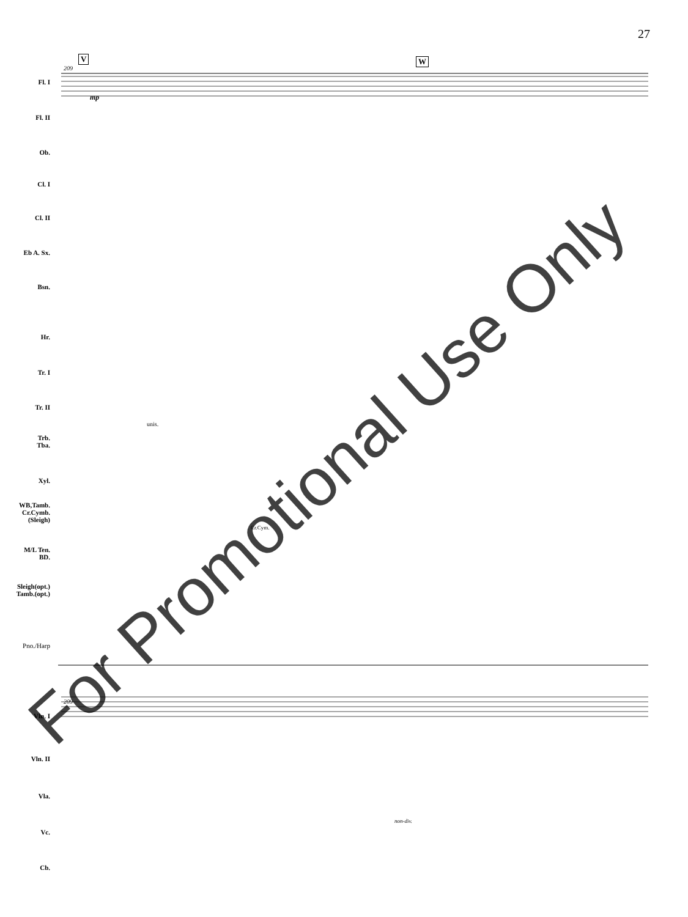27
For Promotional Use Only
Fl. I
Fl. II
Ob.
Cl. I
Cl. II
Eb A. Sx.
Bsn.
Hr.
Tr. I
Tr. II
Trb.
Tba.
Xyl.
WB,Tamb.
Cr.Cymb.
(Sleigh)
M/L Ten.
BD.
Sleigh(opt.)
Tamb.(opt.)
Pno./Harp
Vln. I
Vln. II
Vla.
Vc.
Cb.
V W
209
mp
unis.
Cr.Cym.
non-div.
209